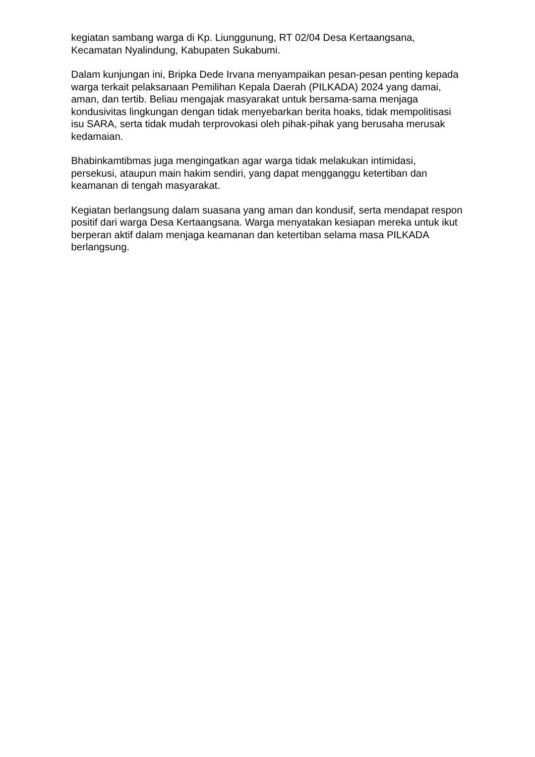kegiatan sambang warga di Kp. Liunggunung, RT 02/04 Desa Kertaangsana, Kecamatan Nyalindung, Kabupaten Sukabumi.
Dalam kunjungan ini, Bripka Dede Irvana menyampaikan pesan-pesan penting kepada warga terkait pelaksanaan Pemilihan Kepala Daerah (PILKADA) 2024 yang damai, aman, dan tertib. Beliau mengajak masyarakat untuk bersama-sama menjaga kondusivitas lingkungan dengan tidak menyebarkan berita hoaks, tidak mempolitisasi isu SARA, serta tidak mudah terprovokasi oleh pihak-pihak yang berusaha merusak kedamaian.
Bhabinkamtibmas juga mengingatkan agar warga tidak melakukan intimidasi, persekusi, ataupun main hakim sendiri, yang dapat mengganggu ketertiban dan keamanan di tengah masyarakat.
Kegiatan berlangsung dalam suasana yang aman dan kondusif, serta mendapat respon positif dari warga Desa Kertaangsana. Warga menyatakan kesiapan mereka untuk ikut berperan aktif dalam menjaga keamanan dan ketertiban selama masa PILKADA berlangsung.